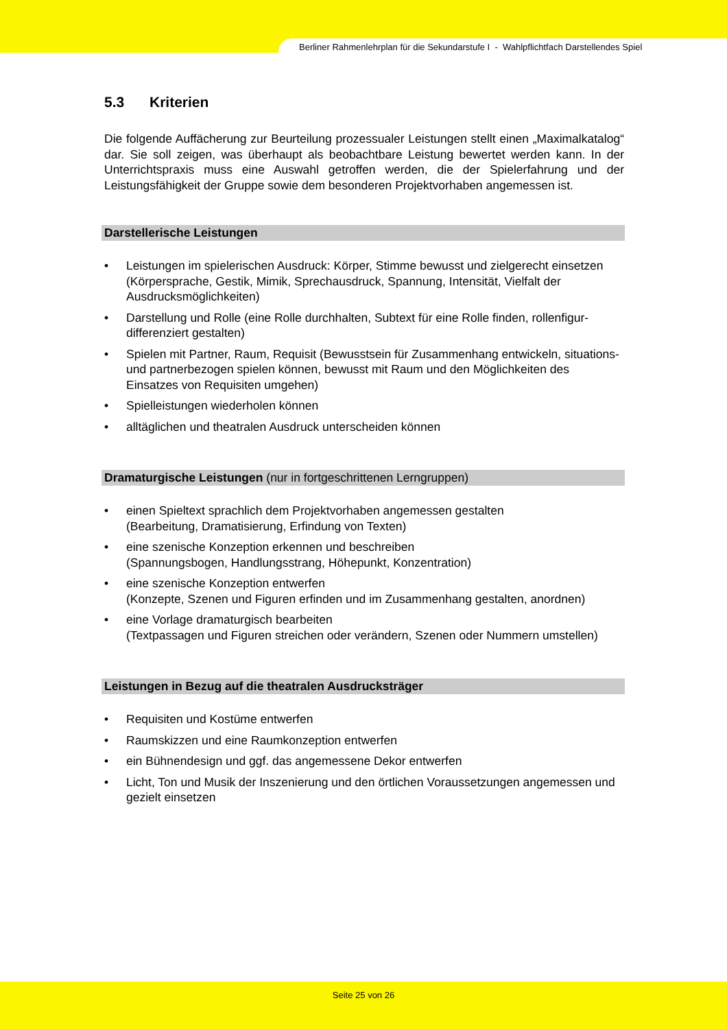Berliner Rahmenlehrplan für die Sekundarstufe I - Wahlpflichtfach Darstellendes Spiel
5.3 Kriterien
Die folgende Auffächerung zur Beurteilung prozessualer Leistungen stellt einen „Maximalkatalog“ dar. Sie soll zeigen, was überhaupt als beobachtbare Leistung bewertet werden kann. In der Unterrichtspraxis muss eine Auswahl getroffen werden, die der Spielerfahrung und der Leistungsfähigkeit der Gruppe sowie dem besonderen Projektvorhaben angemessen ist.
Darstellerische Leistungen
• Leistungen im spielerischen Ausdruck: Körper, Stimme bewusst und zielgerecht einsetzen (Körpersprache, Gestik, Mimik, Sprechausdruck, Spannung, Intensität, Vielfalt der Ausdrucksmöglichkeiten)
• Darstellung und Rolle (eine Rolle durchhalten, Subtext für eine Rolle finden, rollenfigur-differenziert gestalten)
• Spielen mit Partner, Raum, Requisit (Bewusstsein für Zusammenhang entwickeln, situations- und partnerbezogen spielen können, bewusst mit Raum und den Möglichkeiten des Einsatzes von Requisiten umgehen)
• Spielleistungen wiederholen können
• alltäglichen und theatralen Ausdruck unterscheiden können
Dramaturgische Leistungen (nur in fortgeschrittenen Lerngruppen)
• einen Spieltext sprachlich dem Projektvorhaben angemessen gestalten
(Bearbeitung, Dramatisierung, Erfindung von Texten)
• eine szenische Konzeption erkennen und beschreiben
(Spannungsbogen, Handlungsstrang, Höhepunkt, Konzentration)
• eine szenische Konzeption entwerfen
(Konzepte, Szenen und Figuren erfinden und im Zusammenhang gestalten, anordnen)
• eine Vorlage dramaturgisch bearbeiten
(Textpassagen und Figuren streichen oder verändern, Szenen oder Nummern umstellen)
Leistungen in Bezug auf die theatralen Ausdrucksträger
• Requisiten und Kostüme entwerfen
• Raumskizzen und eine Raumkonzeption entwerfen
• ein Bühnendesign und ggf. das angemessene Dekor entwerfen
• Licht, Ton und Musik der Inszenierung und den örtlichen Voraussetzungen angemessen und gezielt einsetzen
Seite 25 von 26